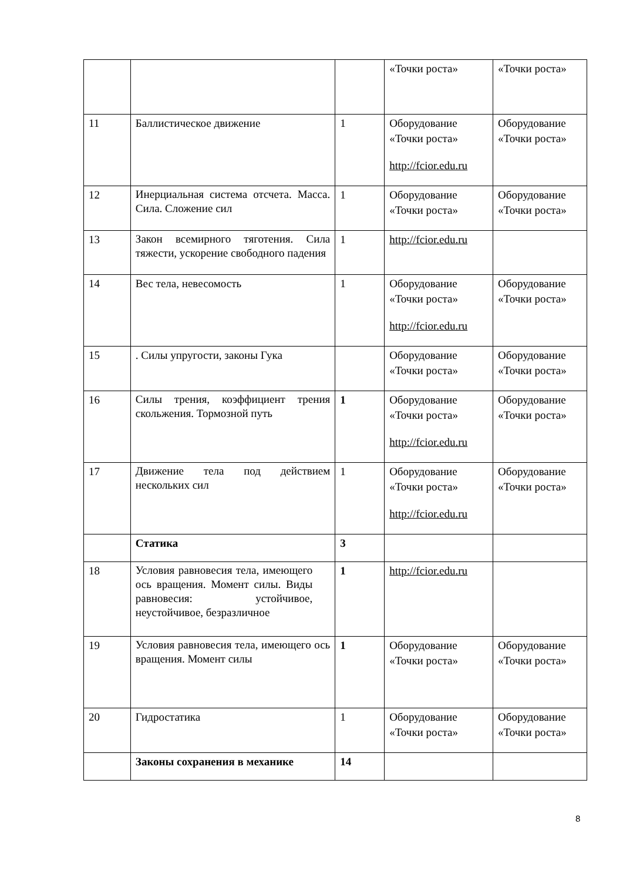| | | | «Точки роста» | «Точки роста» |
| 11 | Баллистическое движение | 1 | Оборудование «Точки роста» http://fcior.edu.ru | Оборудование «Точки роста» |
| 12 | Инерциальная система отсчета. Масса. Сила. Сложение сил | 1 | Оборудование «Точки роста» | Оборудование «Точки роста» |
| 13 | Закон всемирного тяготения. Сила тяжести, ускорение свободного падения | 1 | http://fcior.edu.ru | |
| 14 | Вес тела, невесомость | 1 | Оборудование «Точки роста» http://fcior.edu.ru | Оборудование «Точки роста» |
| 15 | . Силы упругости, законы Гука | | Оборудование «Точки роста» | Оборудование «Точки роста» |
| 16 | Силы трения, коэффициент трения скольжения. Тормозной путь | 1 | Оборудование «Точки роста» http://fcior.edu.ru | Оборудование «Точки роста» |
| 17 | Движение тела под действием нескольких сил | 1 | Оборудование «Точки роста» http://fcior.edu.ru | Оборудование «Точки роста» |
| | Статика | 3 | | |
| 18 | Условия равновесия тела, имеющего ось вращения. Момент силы. Виды равновесия: устойчивое, неустойчивое, безразличное | 1 | http://fcior.edu.ru | |
| 19 | Условия равновесия тела, имеющего ось вращения. Момент силы | 1 | Оборудование «Точки роста» | Оборудование «Точки роста» |
| 20 | Гидростатика | 1 | Оборудование «Точки роста» | Оборудование «Точки роста» |
| | Законы сохранения в механике | 14 | | |
8